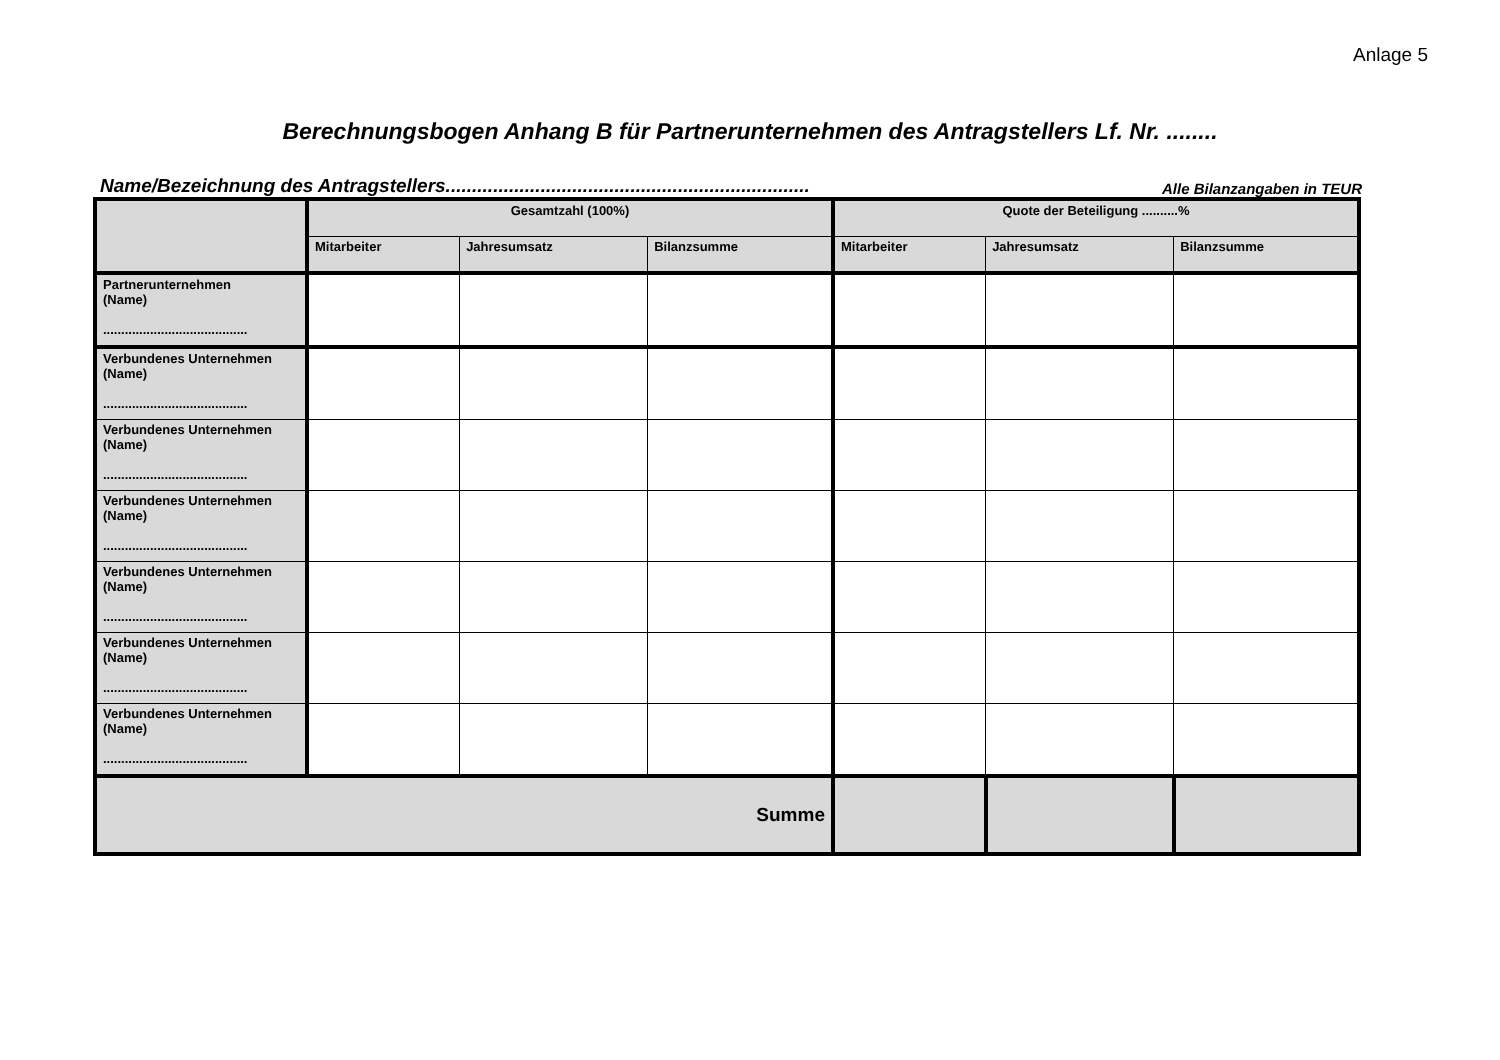Anlage 5
Berechnungsbogen Anhang B für Partnerunternehmen des Antragstellers Lf. Nr. ........
Name/Bezeichnung des Antragstellers..................................................................... Alle Bilanzangaben in TEUR
| | Gesamtzahl (100%) | | | Quote der Beteiligung ..........% | | |
| --- | --- | --- | --- | --- | --- | --- |
| | Mitarbeiter | Jahresumsatz | Bilanzsumme | Mitarbeiter | Jahresumsatz | Bilanzsumme |
| Partnerunternehmen (Name) ........................................ | | | | | | |
| Verbundenes Unternehmen (Name) ........................................ | | | | | | |
| Verbundenes Unternehmen (Name) ........................................ | | | | | | |
| Verbundenes Unternehmen (Name) ........................................ | | | | | | |
| Verbundenes Unternehmen (Name) ........................................ | | | | | | |
| Verbundenes Unternehmen (Name) ........................................ | | | | | | |
| Verbundenes Unternehmen (Name) ........................................ | | | | | | |
| Summe | | | | | | |